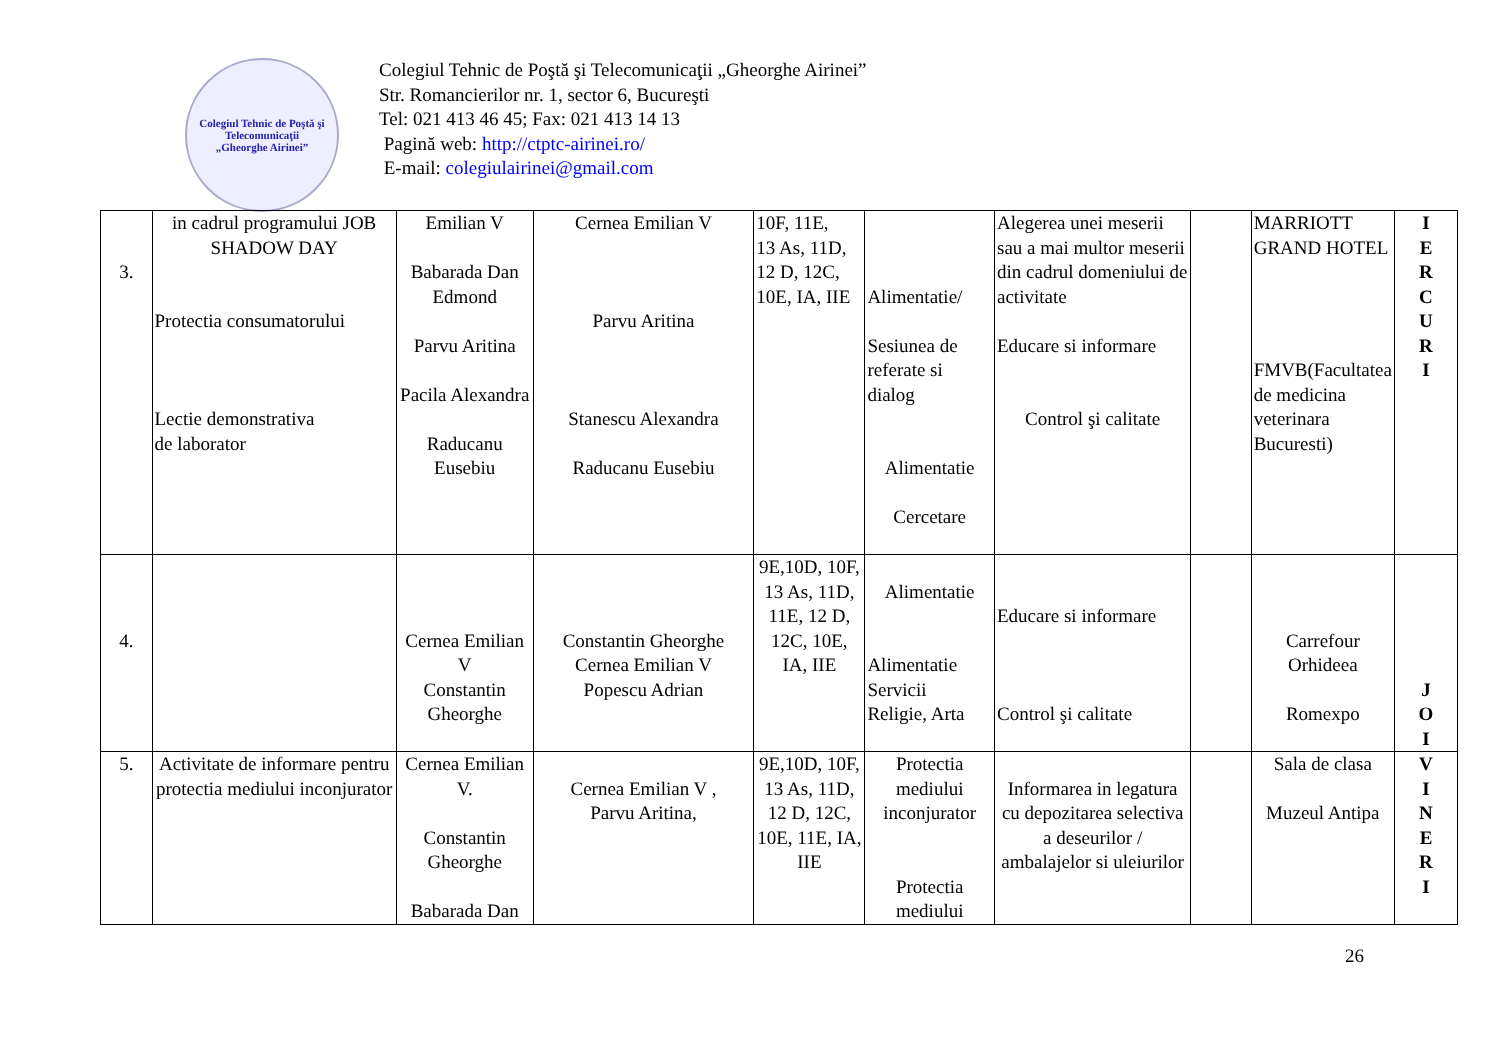Colegiul Tehnic de Poştă şi Telecomunicaţii
„Gheorghe Airinei”
Colegiul Tehnic de Poştă şi Telecomunicaţii „Gheorghe Airinei”
Str. Romancierilor nr. 1, sector 6, Bucureşti
Tel: 021 413 46 45; Fax: 021 413 14 13
Pagină web: http://ctptc-airinei.ro/
E-mail: colegiulairinei@gmail.com
| 3. | in cadrul programului JOB SHADOW DAY Protectia consumatorului Lectie demonstrativa de laborator | Emilian V Babarada Dan Edmond Parvu Aritina Pacila Alexandra Raducanu Eusebiu | Cernea Emilian V Parvu Aritina Stanescu Alexandra Raducanu Eusebiu | 10F, 11E, 13 As, 11D, 12 D, 12C, 10E, IA, IIE | Alimentatie/ Sesiunea de referate si dialog Alimentatie Cercetare | Alegerea unei meserii sau a mai multor meserii din cadrul domeniului de activitate Educare si informare Control şi calitate | | MARRIOTT GRAND HOTEL FMVB(Facultatea de medicina veterinara Bucuresti) | I E R C U R I |
| 4. | | Cernea Emilian V Constantin Gheorghe | Constantin Gheorghe Cernea Emilian V Popescu Adrian | 9E,10D, 10F, 13 As, 11D, 11E, 12 D, 12C, 10E, IA, IIE | Alimentatie Alimentatie Servicii Religie, Arta | Educare si informare Control şi calitate | | Carrefour Orhideea Romexpo | J O I |
| 5. | Activitate de informare pentru protectia mediului inconjurator | Cernea Emilian V. Constantin Gheorghe Babarada Dan | Cernea Emilian V , Parvu Aritina, | 9E,10D, 10F, 13 As, 11D, 12 D, 12C, 10E, 11E, IA, IIE | Protectia mediului inconjurator Protectia mediului | Informarea in legatura cu depozitarea selectiva a deseurilor / ambalajelor si uleiurilor | | Sala de clasa Muzeul Antipa | V I N E R I |
26